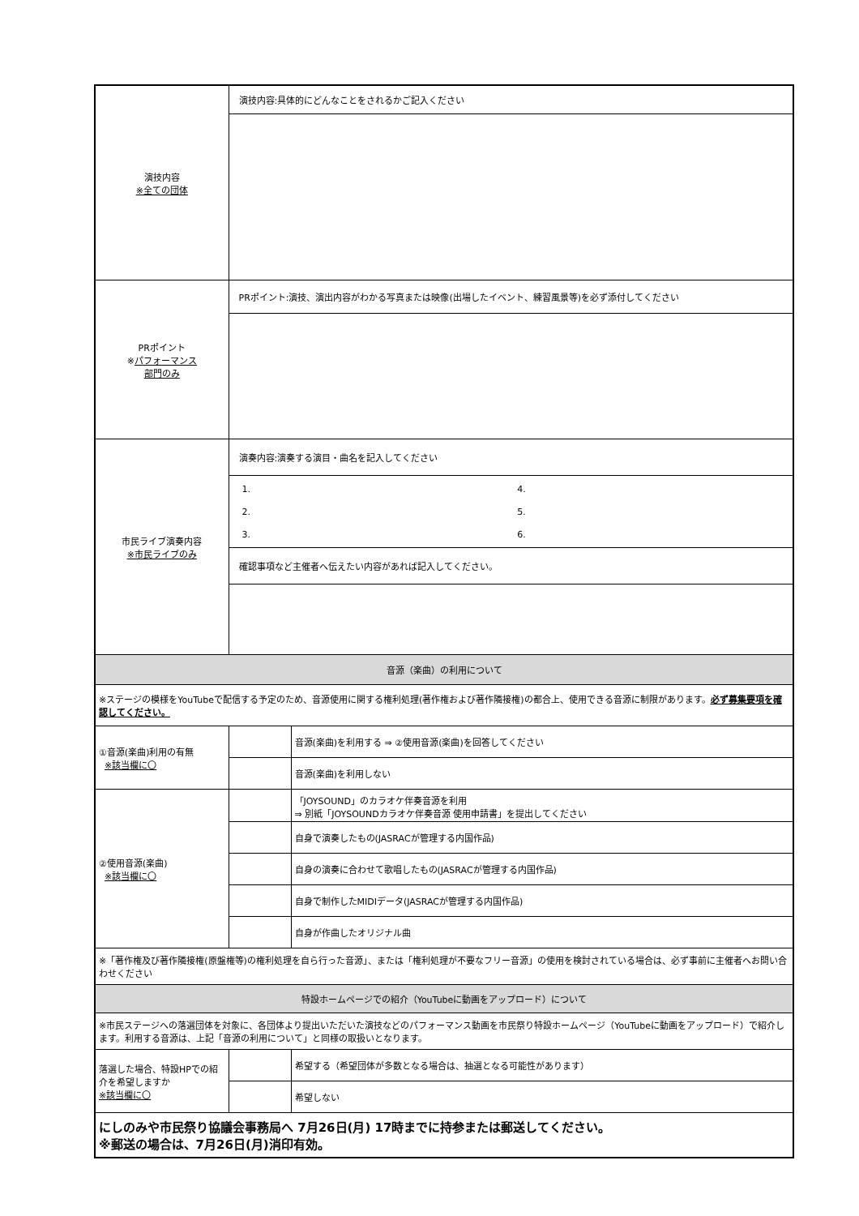| 演技内容 ※全ての団体 | 演技内容:具体的にどんなことをされるかご記入ください | |
| PRポイント ※ パフォーマンス 部門のみ | PRポイント:演技、演出内容がわかる写真または映像(出場したイベント、練習風景等)を必ず添付してください | |
| 市民ライブ演奏内容 ※市民ライブのみ | 演奏内容:演奏する演目・曲名を記入してください | |
| | / 1. / 4. / / 2. / 5. / / 3. / 6. / | |
| | 確認事項など主催者へ伝えたい内容があれば記入してください。 | |
| 音源（楽曲）の利用について | | |
| ※ステージの模様をYouTubeで配信する予定のため、音源使用に関する権利処理(著作権および著作隣接権)の都合上、使用できる音源に制限があります。 必ず募集要項を確認してください。 | | |
| ①音源(楽曲)利用の有無 ※該当欄に〇 | | 音源(楽曲)を利用する ⇒ ②使用音源(楽曲)を回答してください |
| | | 音源(楽曲)を利用しない |
| ②使用音源(楽曲) ※該当欄に〇 | | 「JOYSOUND」のカラオケ伴奏音源を利用 ⇒ 別紙「JOYSOUNDカラオケ伴奏音源 使用申請書」を提出してください |
| | | 自身で演奏したもの(JASRACが管理する内国作品) |
| | | 自身の演奏に合わせて歌唱したもの(JASRACが管理する内国作品) |
| | | 自身で制作したMIDIデータ(JASRACが管理する内国作品) |
| | | 自身が作曲したオリジナル曲 |
| ※「著作権及び著作隣接権(原盤権等)の権利処理を自ら行った音源」、または「権利処理が不要なフリー音源」の使用を検討されている場合は、必ず事前に主催者へお問い合わせください | | |
| 特設ホームページでの紹介（YouTubeに動画をアップロード）について | | |
| ※市民ステージへの落選団体を対象に、各団体より提出いただいた演技などのパフォーマンス動画を市民祭り特設ホームページ（YouTubeに動画をアップロード）で紹介します。利用する音源は、上記「音源の利用について」と同様の取扱いとなります。 | | |
| 落選した場合、特設HPでの紹介を希望しますか ※該当欄に〇 | | 希望する（希望団体が多数となる場合は、抽選となる可能性があります） |
| | | 希望しない |
| にしのみや市民祭り協議会事務局へ 7月26日(月) 17時までに持参または郵送してください。 ※郵送の場合は、7月26日(月)消印有効。 | | |